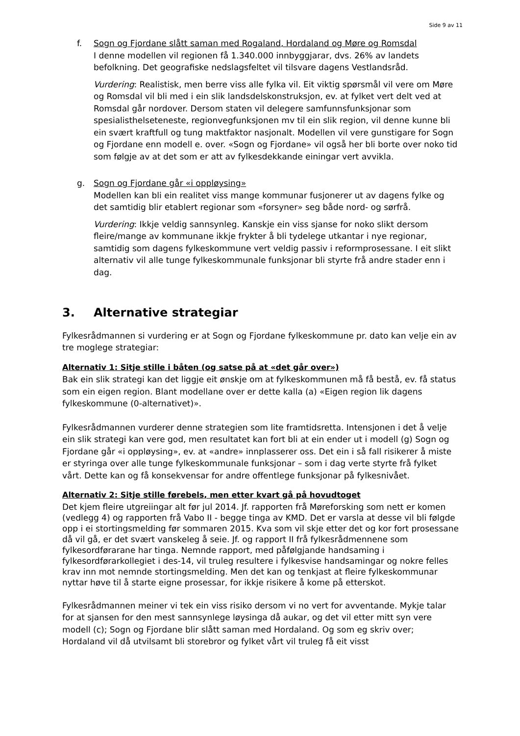Side 9 av 11
f. Sogn og Fjordane slått saman med Rogaland, Hordaland og Møre og Romsdal
I denne modellen vil regionen få 1.340.000 innbyggjarar, dvs. 26% av landets befolkning. Det geografiske nedslagsfeltet vil tilsvare dagens Vestlandsråd.
Vurdering: Realistisk, men berre viss alle fylka vil. Eit viktig spørsmål vil vere om Møre og Romsdal vil bli med i ein slik landsdelskonstruksjon, ev. at fylket vert delt ved at Romsdal går nordover. Dersom staten vil delegere samfunnsfunksjonar som spesialisthelseteneste, regionvegfunksjonen mv til ein slik region, vil denne kunne bli ein svært kraftfull og tung maktfaktor nasjonalt. Modellen vil vere gunstigare for Sogn og Fjordane enn modell e. over. «Sogn og Fjordane» vil også her bli borte over noko tid som følgje av at det som er att av fylkesdekkande einingar vert avvikla.
g. Sogn og Fjordane går «i oppløysing»
Modellen kan bli ein realitet viss mange kommunar fusjonerer ut av dagens fylke og det samtidig blir etablert regionar som «forsyner» seg både nord- og sørfrå.
Vurdering: Ikkje veldig sannsynleg. Kanskje ein viss sjanse for noko slikt dersom fleire/mange av kommunane ikkje frykter å bli tydelege utkantar i nye regionar, samtidig som dagens fylkeskommune vert veldig passiv i reformprosessane. I eit slikt alternativ vil alle tunge fylkeskommunale funksjonar bli styrte frå andre stader enn i dag.
3. Alternative strategiar
Fylkesrådmannen si vurdering er at Sogn og Fjordane fylkeskommune pr. dato kan velje ein av tre moglege strategiar:
Alternativ 1: Sitje stille i båten (og satse på at «det går over»)
Bak ein slik strategi kan det liggje eit ønskje om at fylkeskommunen må få bestå, ev. få status som ein eigen region. Blant modellane over er dette kalla (a) «Eigen region lik dagens fylkeskommune (0-alternativet)».
Fylkesrådmannen vurderer denne strategien som lite framtidsretta. Intensjonen i det å velje ein slik strategi kan vere god, men resultatet kan fort bli at ein ender ut i modell (g) Sogn og Fjordane går «i oppløysing», ev. at «andre» innplasserer oss. Det ein i så fall risikerer å miste er styringa over alle tunge fylkeskommunale funksjonar – som i dag verte styrte frå fylket vårt. Dette kan og få konsekvensar for andre offentlege funksjonar på fylkesnivået.
Alternativ 2: Sitje stille førebels, men etter kvart gå på hovudtoget
Det kjem fleire utgreiingar alt før jul 2014. Jf. rapporten frå Møreforsking som nett er komen (vedlegg 4) og rapporten frå Vabo II - begge tinga av KMD. Det er varsla at desse vil bli følgde opp i ei stortingsmelding før sommaren 2015. Kva som vil skje etter det og kor fort prosessane då vil gå, er det svært vanskeleg å seie. Jf. og rapport II frå fylkesrådmennene som fylkesordførarane har tinga. Nemnde rapport, med påfølgjande handsaming i fylkesordførarkollegiet i des-14, vil truleg resultere i fylkesvise handsamingar og nokre felles krav inn mot nemnde stortingsmelding. Men det kan og tenkjast at fleire fylkeskommunar nyttar høve til å starte eigne prosessar, for ikkje risikere å kome på etterskot.
Fylkesrådmannen meiner vi tek ein viss risiko dersom vi no vert for avventande. Mykje talar for at sjansen for den mest sannsynlege løysinga då aukar, og det vil etter mitt syn vere modell (c); Sogn og Fjordane blir slått saman med Hordaland. Og som eg skriv over; Hordaland vil då utvilsamt bli storebror og fylket vårt vil truleg få eit visst